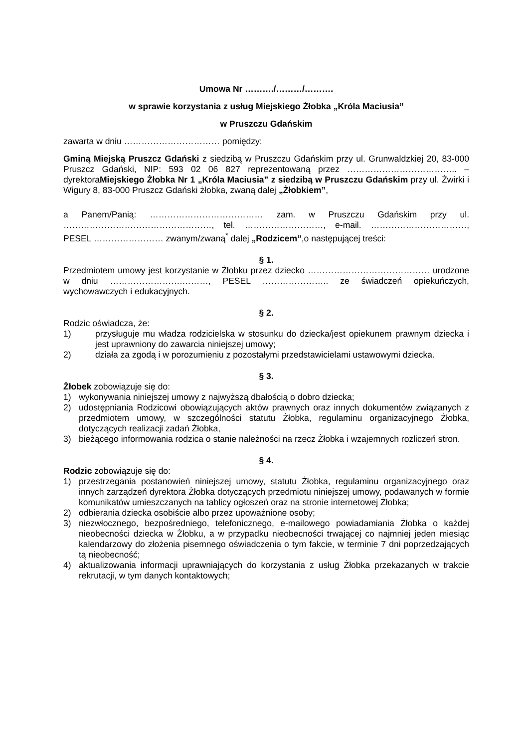Umowa Nr ………./………/……….
w sprawie korzystania z usług Miejskiego Żłobka „Króla Maciusia”
w Pruszczu Gdańskim
zawarta w dniu …………………………… pomiędzy:
Gminą Miejską Pruszcz Gdański z siedzibą w Pruszczu Gdańskim przy ul. Grunwaldzkiej 20, 83-000 Pruszcz Gdański, NIP: 593 02 06 827 reprezentowaną przez ……………………………….. – dyrektoraMiejskiego Żłobka Nr 1 „Króla Maciusia” z siedzibą w Pruszczu Gdańskim przy ul. Żwirki i Wigury 8, 83-000 Pruszcz Gdański żłobka, zwaną dalej „Żłobkiem”,
a Panem/Panią: ………………………………… zam. w Pruszczu Gdańskim przy ul. ……………………………………………, tel. ………………………, e-mail. ……………………………, PESEL …………………… zwanym/zwaną<sup>*</sup> dalej „Rodzicem”,o następującej treści:
§ 1.
Przedmiotem umowy jest korzystanie w Żłobku przez dziecko …………………………………… urodzone w dniu …………………….………, PESEL ………………….. ze świadczeń opiekuńczych, wychowawczych i edukacyjnych.
§ 2.
Rodzic oświadcza, że:
1) przysługuje mu władza rodzicielska w stosunku do dziecka/jest opiekunem prawnym dziecka i jest uprawniony do zawarcia niniejszej umowy;
2) działa za zgodą i w porozumieniu z pozostałymi przedstawicielami ustawowymi dziecka.
§ 3.
Żłobek zobowiązuje się do:
1) wykonywania niniejszej umowy z najwyższą dbałością o dobro dziecka;
2) udostępniania Rodzicowi obowiązujących aktów prawnych oraz innych dokumentów związanych z przedmiotem umowy, w szczególności statutu Żłobka, regulaminu organizacyjnego Żłobka, dotyczących realizacji zadań Żłobka,
3) bieżącego informowania rodzica o stanie należności na rzecz Żłobka i wzajemnych rozliczeń stron.
§ 4.
Rodzic zobowiązuje się do:
1) przestrzegania postanowień niniejszej umowy, statutu Żłobka, regulaminu organizacyjnego oraz innych zarządzeń dyrektora Żłobka dotyczących przedmiotu niniejszej umowy, podawanych w formie komunikatów umieszczanych na tablicy ogłoszeń oraz na stronie internetowej Żłobka;
2) odbierania dziecka osobiście albo przez upoważnione osoby;
3) niezwłocznego, bezpośredniego, telefonicznego, e-mailowego powiadamiania Żłobka o każdej nieobecności dziecka w Żłobku, a w przypadku nieobecności trwającej co najmniej jeden miesiąc kalendarzowy do złożenia pisemnego oświadczenia o tym fakcie, w terminie 7 dni poprzedzających tą nieobecność;
4) aktualizowania informacji uprawniających do korzystania z usług Żłobka przekazanych w trakcie rekrutacji, w tym danych kontaktowych;